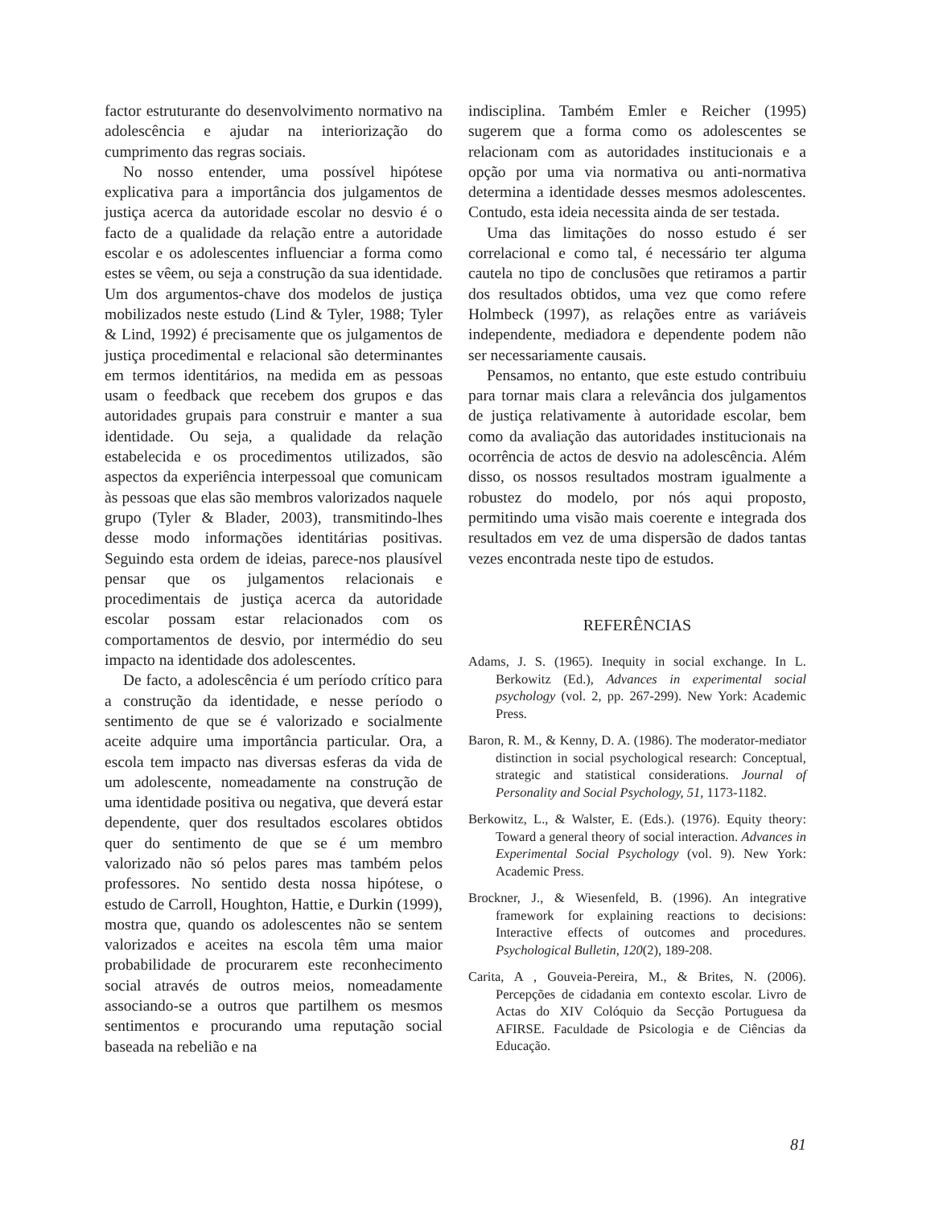factor estruturante do desenvolvimento normativo na adolescência e ajudar na interiorização do cumprimento das regras sociais.
No nosso entender, uma possível hipótese explicativa para a importância dos julgamentos de justiça acerca da autoridade escolar no desvio é o facto de a qualidade da relação entre a autoridade escolar e os adolescentes influenciar a forma como estes se vêem, ou seja a construção da sua identidade. Um dos argumentos-chave dos modelos de justiça mobilizados neste estudo (Lind & Tyler, 1988; Tyler & Lind, 1992) é precisamente que os julgamentos de justiça procedimental e relacional são determinantes em termos identitários, na medida em as pessoas usam o feedback que recebem dos grupos e das autoridades grupais para construir e manter a sua identidade. Ou seja, a qualidade da relação estabelecida e os procedimentos utilizados, são aspectos da experiência interpessoal que comunicam às pessoas que elas são membros valorizados naquele grupo (Tyler & Blader, 2003), transmitindo-lhes desse modo informações identitárias positivas. Seguindo esta ordem de ideias, parece-nos plausível pensar que os julgamentos relacionais e procedimentais de justiça acerca da autoridade escolar possam estar relacionados com os comportamentos de desvio, por intermédio do seu impacto na identidade dos adolescentes.
De facto, a adolescência é um período crítico para a construção da identidade, e nesse período o sentimento de que se é valorizado e socialmente aceite adquire uma importância particular. Ora, a escola tem impacto nas diversas esferas da vida de um adolescente, nomeadamente na construção de uma identidade positiva ou negativa, que deverá estar dependente, quer dos resultados escolares obtidos quer do sentimento de que se é um membro valorizado não só pelos pares mas também pelos professores. No sentido desta nossa hipótese, o estudo de Carroll, Houghton, Hattie, e Durkin (1999), mostra que, quando os adolescentes não se sentem valorizados e aceites na escola têm uma maior probabilidade de procurarem este reconhecimento social através de outros meios, nomeadamente associando-se a outros que partilhem os mesmos sentimentos e procurando uma reputação social baseada na rebelião e na
indisciplina. Também Emler e Reicher (1995) sugerem que a forma como os adolescentes se relacionam com as autoridades institucionais e a opção por uma via normativa ou anti-normativa determina a identidade desses mesmos adolescentes. Contudo, esta ideia necessita ainda de ser testada.
Uma das limitações do nosso estudo é ser correlacional e como tal, é necessário ter alguma cautela no tipo de conclusões que retiramos a partir dos resultados obtidos, uma vez que como refere Holmbeck (1997), as relações entre as variáveis independente, mediadora e dependente podem não ser necessariamente causais.
Pensamos, no entanto, que este estudo contribuiu para tornar mais clara a relevância dos julgamentos de justiça relativamente à autoridade escolar, bem como da avaliação das autoridades institucionais na ocorrência de actos de desvio na adolescência. Além disso, os nossos resultados mostram igualmente a robustez do modelo, por nós aqui proposto, permitindo uma visão mais coerente e integrada dos resultados em vez de uma dispersão de dados tantas vezes encontrada neste tipo de estudos.
REFERÊNCIAS
Adams, J. S. (1965). Inequity in social exchange. In L. Berkowitz (Ed.), Advances in experimental social psychology (vol. 2, pp. 267-299). New York: Academic Press.
Baron, R. M., & Kenny, D. A. (1986). The moderator-mediator distinction in social psychological research: Conceptual, strategic and statistical considerations. Journal of Personality and Social Psychology, 51, 1173-1182.
Berkowitz, L., & Walster, E. (Eds.). (1976). Equity theory: Toward a general theory of social interaction. Advances in Experimental Social Psychology (vol. 9). New York: Academic Press.
Brockner, J., & Wiesenfeld, B. (1996). An integrative framework for explaining reactions to decisions: Interactive effects of outcomes and procedures. Psychological Bulletin, 120(2), 189-208.
Carita, A , Gouveia-Pereira, M., & Brites, N. (2006). Percepções de cidadania em contexto escolar. Livro de Actas do XIV Colóquio da Secção Portuguesa da AFIRSE. Faculdade de Psicologia e de Ciências da Educação.
81